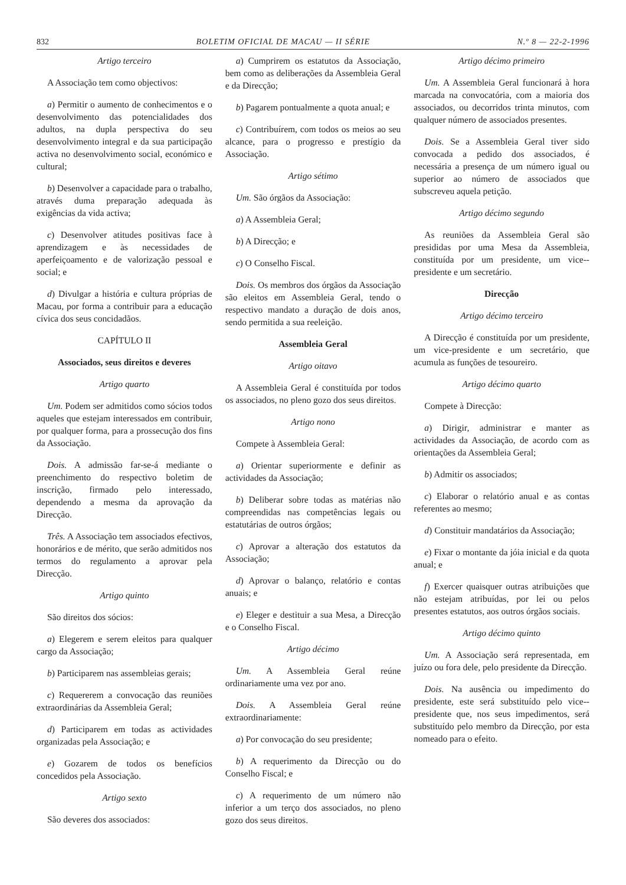832 BOLETIM OFICIAL DE MACAU — II SÉRIE N.º 8 — 22-2-1996
Artigo terceiro
A Associação tem como objectivos:
a) Permitir o aumento de conhecimentos e o desenvolvimento das potencialidades dos adultos, na dupla perspectiva do seu desenvolvimento integral e da sua participação activa no desenvolvimento social, económico e cultural;
b) Desenvolver a capacidade para o trabalho, através duma preparação adequada às exigências da vida activa;
c) Desenvolver atitudes positivas face à aprendizagem e às necessidades de aperfeiçoamento e de valorização pessoal e social; e
d) Divulgar a história e cultura próprias de Macau, por forma a contribuir para a educação cívica dos seus concidadãos.
CAPÍTULO II
Associados, seus direitos e deveres
Artigo quarto
Um. Podem ser admitidos como sócios todos aqueles que estejam interessados em contribuir, por qualquer forma, para a prossecução dos fins da Associação.
Dois. A admissão far-se-á mediante o preenchimento do respectivo boletim de inscrição, firmado pelo interessado, dependendo a mesma da aprovação da Direcção.
Três. A Associação tem associados efectivos, honorários e de mérito, que serão admitidos nos termos do regulamento a aprovar pela Direcção.
Artigo quinto
São direitos dos sócios:
a) Elegerem e serem eleitos para qualquer cargo da Associação;
b) Participarem nas assembleias gerais;
c) Requererem a convocação das reuniões extraordinárias da Assembleia Geral;
d) Participarem em todas as actividades organizadas pela Associação; e
e) Gozarem de todos os benefícios concedidos pela Associação.
Artigo sexto
São deveres dos associados:
a) Cumprirem os estatutos da Associação, bem como as deliberações da Assembleia Geral e da Direcção;
b) Pagarem pontualmente a quota anual; e
c) Contribuírem, com todos os meios ao seu alcance, para o progresso e prestígio da Associação.
Artigo sétimo
Um. São órgãos da Associação:
a) A Assembleia Geral;
b) A Direcção; e
c) O Conselho Fiscal.
Dois. Os membros dos órgãos da Associação são eleitos em Assembleia Geral, tendo o respectivo mandato a duração de dois anos, sendo permitida a sua reeleição.
Assembleia Geral
Artigo oitavo
A Assembleia Geral é constituída por todos os associados, no pleno gozo dos seus direitos.
Artigo nono
Compete à Assembleia Geral:
a) Orientar superiormente e definir as actividades da Associação;
b) Deliberar sobre todas as matérias não compreendidas nas competências legais ou estatutárias de outros órgãos;
c) Aprovar a alteração dos estatutos da Associação;
d) Aprovar o balanço, relatório e contas anuais; e
e) Eleger e destituir a sua Mesa, a Direcção e o Conselho Fiscal.
Artigo décimo
Um. A Assembleia Geral reúne ordinariamente uma vez por ano.
Dois. A Assembleia Geral reúne extraordinariamente:
a) Por convocação do seu presidente;
b) A requerimento da Direcção ou do Conselho Fiscal; e
c) A requerimento de um número não inferior a um terço dos associados, no pleno gozo dos seus direitos.
Artigo décimo primeiro
Um. A Assembleia Geral funcionará à hora marcada na convocatória, com a maioria dos associados, ou decorridos trinta minutos, com qualquer número de associados presentes.
Dois. Se a Assembleia Geral tiver sido convocada a pedido dos associados, é necessária a presença de um número igual ou superior ao número de associados que subscreveu aquela petição.
Artigo décimo segundo
As reuniões da Assembleia Geral são presididas por uma Mesa da Assembleia, constituída por um presidente, um vice--presidente e um secretário.
Direcção
Artigo décimo terceiro
A Direcção é constituída por um presidente, um vice-presidente e um secretário, que acumula as funções de tesoureiro.
Artigo décimo quarto
Compete à Direcção:
a) Dirigir, administrar e manter as actividades da Associação, de acordo com as orientações da Assembleia Geral;
b) Admitir os associados;
c) Elaborar o relatório anual e as contas referentes ao mesmo;
d) Constituir mandatários da Associação;
e) Fixar o montante da jóia inicial e da quota anual; e
f) Exercer quaisquer outras atribuições que não estejam atribuídas, por lei ou pelos presentes estatutos, aos outros órgãos sociais.
Artigo décimo quinto
Um. A Associação será representada, em juízo ou fora dele, pelo presidente da Direcção.
Dois. Na ausência ou impedimento do presidente, este será substituído pelo vice--presidente que, nos seus impedimentos, será substituído pelo membro da Direcção, por esta nomeado para o efeito.